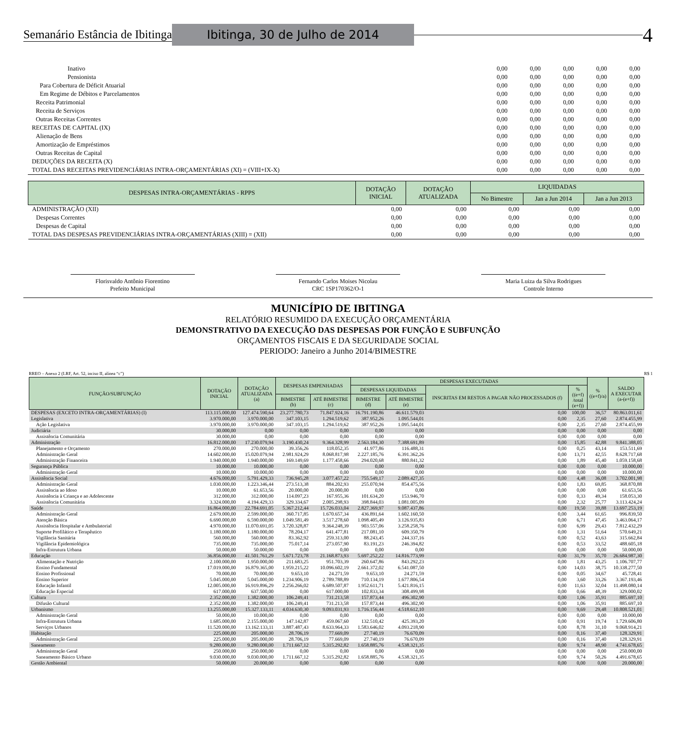Semanário Estância de Ibitinga Ibitinga, 30 de Julho de 2014 4
| Inativo | 0,00 | 0,00 | 0,00 | 0,00 | 0,00 |
| Pensionista | 0,00 | 0,00 | 0,00 | 0,00 | 0,00 |
| Para Cobertura de Déficit Atuarial | 0,00 | 0,00 | 0,00 | 0,00 | 0,00 |
| Em Regime de Débitos e Parcelamentos | 0,00 | 0,00 | 0,00 | 0,00 | 0,00 |
| Receita Patrimonial | 0,00 | 0,00 | 0,00 | 0,00 | 0,00 |
| Receita de Serviços | 0,00 | 0,00 | 0,00 | 0,00 | 0,00 |
| Outras Receitas Correntes | 0,00 | 0,00 | 0,00 | 0,00 | 0,00 |
| RECEITAS DE CAPITAL (IX) | 0,00 | 0,00 | 0,00 | 0,00 | 0,00 |
| Alienação de Bens | 0,00 | 0,00 | 0,00 | 0,00 | 0,00 |
| Amortização de Empréstimos | 0,00 | 0,00 | 0,00 | 0,00 | 0,00 |
| Outras Receitas de Capital | 0,00 | 0,00 | 0,00 | 0,00 | 0,00 |
| DEDUÇÕES DA RECEITA (X) | 0,00 | 0,00 | 0,00 | 0,00 | 0,00 |
| TOTAL DAS RECEITAS PREVIDENCIÁRIAS INTRA-ORÇAMENTÁRIAS (XI) = (VIII+IX-X) | 0,00 | 0,00 | 0,00 | 0,00 | 0,00 |
| DESPESAS INTRA-ORÇAMENTÁRIAS - RPPS | DOTAÇÃO INICIAL | DOTAÇÃO ATUALIZADA | LIQUIDADAS | | |
| --- | --- | --- | --- | --- | --- |
| | | | No Bimestre | Jan a Jun 2014 | Jan a Jun 2013 |
| ADMINISTRAÇÃO (XII) | 0,00 | 0,00 | 0,00 | 0,00 | 0,00 |
| Despesas Correntes | 0,00 | 0,00 | 0,00 | 0,00 | 0,00 |
| Despesas de Capital | 0,00 | 0,00 | 0,00 | 0,00 | 0,00 |
| TOTAL DAS DESPESAS PREVIDENCIÁRIAS INTRA-ORÇAMENTÁRIAS (XIII) = (XII) | 0,00 | 0,00 | 0,00 | 0,00 | 0,00 |
Florisvaldo Antônio Fiorentino
Prefeito Municipal
Fernando Carlos Moises Nicolau
CRC 1SP170362/O-1
Maria Luiza da Silva Rodrigues
Controle Interno
MUNICÍPIO DE IBITINGA
RELATÓRIO RESUMIDO DA EXECUÇÃO ORÇAMENTÁRIA
DEMONSTRATIVO DA EXECUÇÃO DAS DESPESAS POR FUNÇÃO E SUBFUNÇÃO
ORÇAMENTOS FISCAIS E DA SEGURIDADE SOCIAL
PERIODO: Janeiro a Junho 2014/BIMESTRE
RREO – Anexo 2 (LRF, Art. 52, inciso II, alínea “c”) R$ 1
| FUNÇÃO/SUBFUNÇÃO | DOTAÇÃO INICIAL | DOTAÇÃO ATUALIZADA (a) | DESPESAS EMPENHADAS | | DESPESAS EXECUTADAS | | | | % ((e+f)/a) | SALDO A EXECUTAR (a-(e+f)) |
| --- | --- | --- | --- | --- | --- | --- | --- | --- | --- | --- |
| | | | | | DESPESAS LIQUIDADAS | | INSCRITAS EM RESTOS A PAGAR NÃO PROCESSADOS (f) | % ((e+f) /total (e+f)) | | |
| | | | BIMESTRE (b) | ATÉ BIMESTRE (c) | BIMESTRE (d) | ATÉ BIMESTRE (e) | | | | |
| DESPESAS (EXCETO INTRA-ORÇAMENTÁRIAS) (I) | 113.115.000,00 | 127.474.590,64 | 23.277.780,73 | 71.847.924,16 | 16.791.190,86 | 46.611.579,03 | 0,00 | 100,00 | 36,57 | 80.863.011,61 |
| Legislativa | 3.970.000,00 | 3.970.000,00 | 347.103,15 | 1.294.519,62 | 387.952,26 | 1.095.544,01 | 0,00 | 2,35 | 27,60 | 2.874.455,99 |
| Ação Legislativa | 3.970.000,00 | 3.970.000,00 | 347.103,15 | 1.294.519,62 | 387.952,26 | 1.095.544,01 | 0,00 | 2,35 | 27,60 | 2.874.455,99 |
| Judiciária | 30.000,00 | 0,00 | 0,00 | 0,00 | 0,00 | 0,00 | 0,00 | 0,00 | 0,00 | 0,00 |
| Assistência Comunitária | 30.000,00 | 0,00 | 0,00 | 0,00 | 0,00 | 0,00 | 0,00 | 0,00 | 0,00 | 0,00 |
| Administração | 16.812.000,00 | 17.230.079,94 | 3.190.430,24 | 9.364.328,99 | 2.563.184,30 | 7.388.691,89 | 0,00 | 15,85 | 42,88 | 9.841.388,05 |
| Planejamento e Orçamento | 270.000,00 | 270.000,00 | 39.356,26 | 118.052,35 | 41.977,86 | 116.488,31 | 0,00 | 0,25 | 43,14 | 153.511,69 |
| Administração Geral | 14.602.000,00 | 15.020.079,94 | 2.981.924,29 | 8.068.817,98 | 2.227.185,76 | 6.391.362,26 | 0,00 | 13,71 | 42,55 | 8.628.717,68 |
| Administração Financeira | 1.940.000,00 | 1.940.000,00 | 169.149,69 | 1.177.458,66 | 294.020,68 | 880.841,32 | 0,00 | 1,89 | 45,40 | 1.059.158,68 |
| Segurança Pública | 10.000,00 | 10.000,00 | 0,00 | 0,00 | 0,00 | 0,00 | 0,00 | 0,00 | 0,00 | 10.000,00 |
| Administração Geral | 10.000,00 | 10.000,00 | 0,00 | 0,00 | 0,00 | 0,00 | 0,00 | 0,00 | 0,00 | 10.000,00 |
| Assistência Social | 4.676.000,00 | 5.791.429,33 | 736.945,28 | 3.077.457,22 | 755.549,17 | 2.089.427,35 | 0,00 | 4,48 | 36,08 | 3.702.001,98 |
| Administração Geral | 1.030.000,00 | 1.223.346,44 | 273.513,38 | 884.202,93 | 255.070,94 | 854.475,56 | 0,00 | 1,83 | 69,85 | 368.870,88 |
| Assistência ao Idoso | 10.000,00 | 61.653,56 | 20.000,00 | 20.000,00 | 0,00 | 0,00 | 0,00 | 0,00 | 0,00 | 61.653,56 |
| Assistência à Criança e ao Adolescente | 312.000,00 | 312.000,00 | 114.097,23 | 167.955,36 | 101.634,20 | 153.946,70 | 0,00 | 0,33 | 49,34 | 158.053,30 |
| Assistência Comunitária | 3.324.000,00 | 4.194.429,33 | 329.334,67 | 2.005.298,93 | 398.844,03 | 1.081.005,09 | 0,00 | 2,32 | 25,77 | 3.113.424,24 |
| Saúde | 16.864.000,00 | 22.784.691,05 | 5.367.212,44 | 15.726.033,04 | 2.827.369,97 | 9.087.437,86 | 0,00 | 19,50 | 39,88 | 13.697.253,19 |
| Administração Geral | 2.679.000,00 | 2.599.000,00 | 360.717,85 | 1.670.657,34 | 436.891,64 | 1.602.160,50 | 0,00 | 3,44 | 61,65 | 996.839,50 |
| Atenção Básica | 6.690.000,00 | 6.590.000,00 | 1.049.581,49 | 3.517.278,60 | 1.098.405,49 | 3.126.935,83 | 0,00 | 6,71 | 47,45 | 3.463.064,17 |
| Assistência Hospitalar e Ambulatorial | 4.970.000,00 | 11.070.691,05 | 3.720.328,87 | 9.364.248,39 | 903.557,06 | 3.258.258,76 | 0,00 | 6,99 | 29,43 | 7.812.432,29 |
| Suporte Profilático e Terapêutico | 1.180.000,00 | 1.180.000,00 | 78.204,17 | 641.477,81 | 217.081,10 | 609.350,79 | 0,00 | 1,31 | 51,64 | 570.649,21 |
| Vigilância Sanitária | 560.000,00 | 560.000,00 | 83.362,92 | 259.313,00 | 88.243,45 | 244.337,16 | 0,00 | 0,52 | 43,63 | 315.662,84 |
| Vigilância Epidemiológica | 735.000,00 | 735.000,00 | 75.017,14 | 273.057,90 | 83.191,23 | 246.394,82 | 0,00 | 0,53 | 33,52 | 488.605,18 |
| Infra-Estrutura Urbana | 50.000,00 | 50.000,00 | 0,00 | 0,00 | 0,00 | 0,00 | 0,00 | 0,00 | 0,00 | 50.000,00 |
| Educação | 36.856.000,00 | 41.501.761,29 | 5.671.723,78 | 21.168.873,93 | 5.697.252,22 | 14.816.773,99 | 0,00 | 31,79 | 35,70 | 26.684.987,30 |
| Alimentação e Nutrição | 2.100.000,00 | 1.950.000,00 | 211.683,25 | 951.703,39 | 260.647,86 | 843.292,23 | 0,00 | 1,81 | 43,25 | 1.106.707,77 |
| Ensino Fundamental | 17.019.000,00 | 16.879.365,00 | 1.959.215,22 | 10.096.602,19 | 2.661.372,02 | 6.541.087,50 | 0,00 | 14,03 | 38,75 | 10.338.277,50 |
| Ensino Profissional | 70.000,00 | 70.000,00 | 9.653,10 | 24.271,59 | 9.653,10 | 24.271,59 | 0,00 | 0,05 | 34,67 | 45.728,41 |
| Ensino Superior | 5.045.000,00 | 5.045.000,00 | 1.234.906,19 | 2.789.788,89 | 710.134,19 | 1.677.806,54 | 0,00 | 3,60 | 33,26 | 3.367.193,46 |
| Educação Infantil | 12.005.000,00 | 16.919.896,29 | 2.256.266,02 | 6.689.507,87 | 1.952.611,71 | 5.421.816,15 | 0,00 | 11,63 | 32,04 | 11.498.080,14 |
| Educação Especial | 617.000,00 | 637.500,00 | 0,00 | 617.000,00 | 102.833,34 | 308.499,98 | 0,00 | 0,66 | 48,39 | 329.000,02 |
| Cultura | 2.352.000,00 | 1.382.000,00 | 106.249,41 | 731.213,58 | 157.873,44 | 496.302,90 | 0,00 | 1,06 | 35,91 | 885.697,10 |
| Difusão Cultural | 2.352.000,00 | 1.382.000,00 | 106.249,41 | 731.213,58 | 157.873,44 | 496.302,90 | 0,00 | 1,06 | 35,91 | 885.697,10 |
| Urbanismo | 13.255.000,00 | 15.327.133,11 | 4.034.630,30 | 9.093.031,93 | 1.716.156,44 | 4.518.612,10 | 0,00 | 9,69 | 29,48 | 10.808.521,01 |
| Administração Geral | 50.000,00 | 10.000,00 | 0,00 | 0,00 | 0,00 | 0,00 | 0,00 | 0,00 | 0,00 | 10.000,00 |
| Infra-Estrutura Urbana | 1.685.000,00 | 2.155.000,00 | 147.142,87 | 459.067,60 | 132.510,42 | 425.393,20 | 0,00 | 0,91 | 19,74 | 1.729.606,80 |
| Serviços Urbanos | 11.520.000,00 | 13.162.133,11 | 3.887.487,43 | 8.633.964,33 | 1.583.646,02 | 4.093.218,90 | 0,00 | 8,78 | 31,10 | 9.068.914,21 |
| Habitação | 225.000,00 | 205.000,00 | 28.706,19 | 77.669,09 | 27.740,19 | 76.670,09 | 0,00 | 0,16 | 37,40 | 128.329,91 |
| Administração Geral | 225.000,00 | 205.000,00 | 28.706,19 | 77.669,09 | 27.740,19 | 76.670,09 | 0,00 | 0,16 | 37,40 | 128.329,91 |
| Saneamento | 9.280.000,00 | 9.280.000,00 | 1.711.667,12 | 5.315.292,82 | 1.658.885,76 | 4.538.321,35 | 0,00 | 9,74 | 48,90 | 4.741.678,65 |
| Administração Geral | 250.000,00 | 250.000,00 | 0,00 | 0,00 | 0,00 | 0,00 | 0,00 | 0,00 | 0,00 | 250.000,00 |
| Saneamento Básico Urbano | 9.030.000,00 | 9.030.000,00 | 1.711.667,12 | 5.315.292,82 | 1.658.885,76 | 4.538.321,35 | 0,00 | 9,74 | 50,26 | 4.491.678,65 |
| Gestão Ambiental | 50.000,00 | 20.000,00 | 0,00 | 0,00 | 0,00 | 0,00 | 0,00 | 0,00 | 0,00 | 20.000,00 |